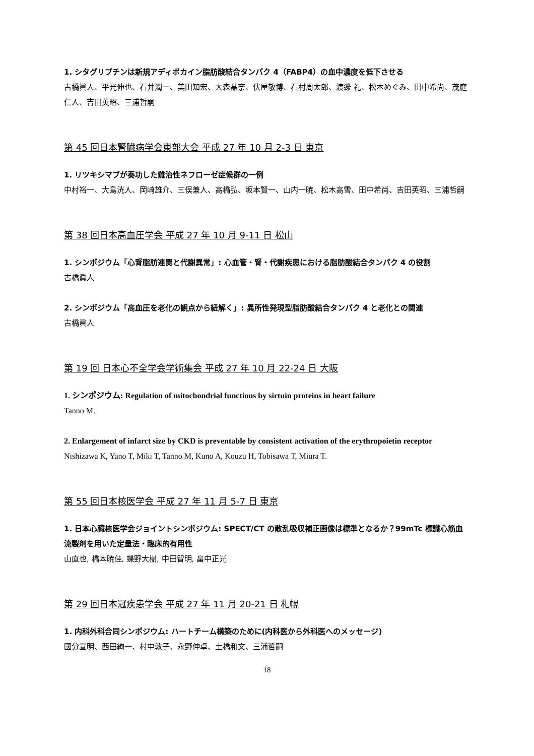1. シタグリプチンは新規アディポカイン脂肪酸結合タンパク 4（FABP4）の血中濃度を低下させる
古橋眞人、平光伸也、石井潤一、美田知宏、大森晶奈、伏屋敬博、石村周太郎、渡邊 礼、松本めぐみ、田中希尚、茂庭仁人、吉田英昭、三浦哲嗣
第 45 回日本腎臓病学会東部大会 平成 27 年 10 月 2-3 日 東京
1. リツキシマブが奏功した難治性ネフローゼ症候群の一例
中村裕一、大島洸人、岡崎雄介、三俣兼人、高橋弘、坂本賢一、山内一暁、松木高雪、田中希尚、吉田英昭、三浦哲嗣
第 38 回日本高血圧学会 平成 27 年 10 月 9-11 日 松山
1. シンポジウム「心腎脂肪連関と代謝異常」: 心血管・腎・代謝疾患における脂肪酸結合タンパク 4 の役割
古橋眞人
2. シンポジウム「高血圧を老化の観点から紐解く」: 異所性発現型脂肪酸結合タンパク 4 と老化との関連
古橋眞人
第 19 回 日本心不全学会学術集会 平成 27 年 10 月 22-24 日 大阪
1. シンポジウム: Regulation of mitochondrial functions by sirtuin proteins in heart failure
Tanno M.
2. Enlargement of infarct size by CKD is preventable by consistent activation of the erythropoietin receptor
Nishizawa K, Yano T, Miki T, Tanno M, Kuno A, Kouzu H, Tobisawa T, Miura T.
第 55 回日本核医学会 平成 27 年 11 月 5-7 日 東京
1. 日本心臓核医学会ジョイントシンポジウム: SPECT/CT の散乱吸収補正画像は標準となるか？99mTc 標識心筋血流製剤を用いた定量法・臨床的有用性
山直也, 橋本暁佳, 蝶野大樹, 中田智明, 畠中正光
第 29 回日本冠疾患学会 平成 27 年 11 月 20-21 日 札幌
1. 内科外科合同シンポジウム: ハートチーム構築のために(内科医から外科医へのメッセージ)
國分宣明、西田絢一、村中敦子、永野伸卓、土橋和文、三浦哲嗣
18